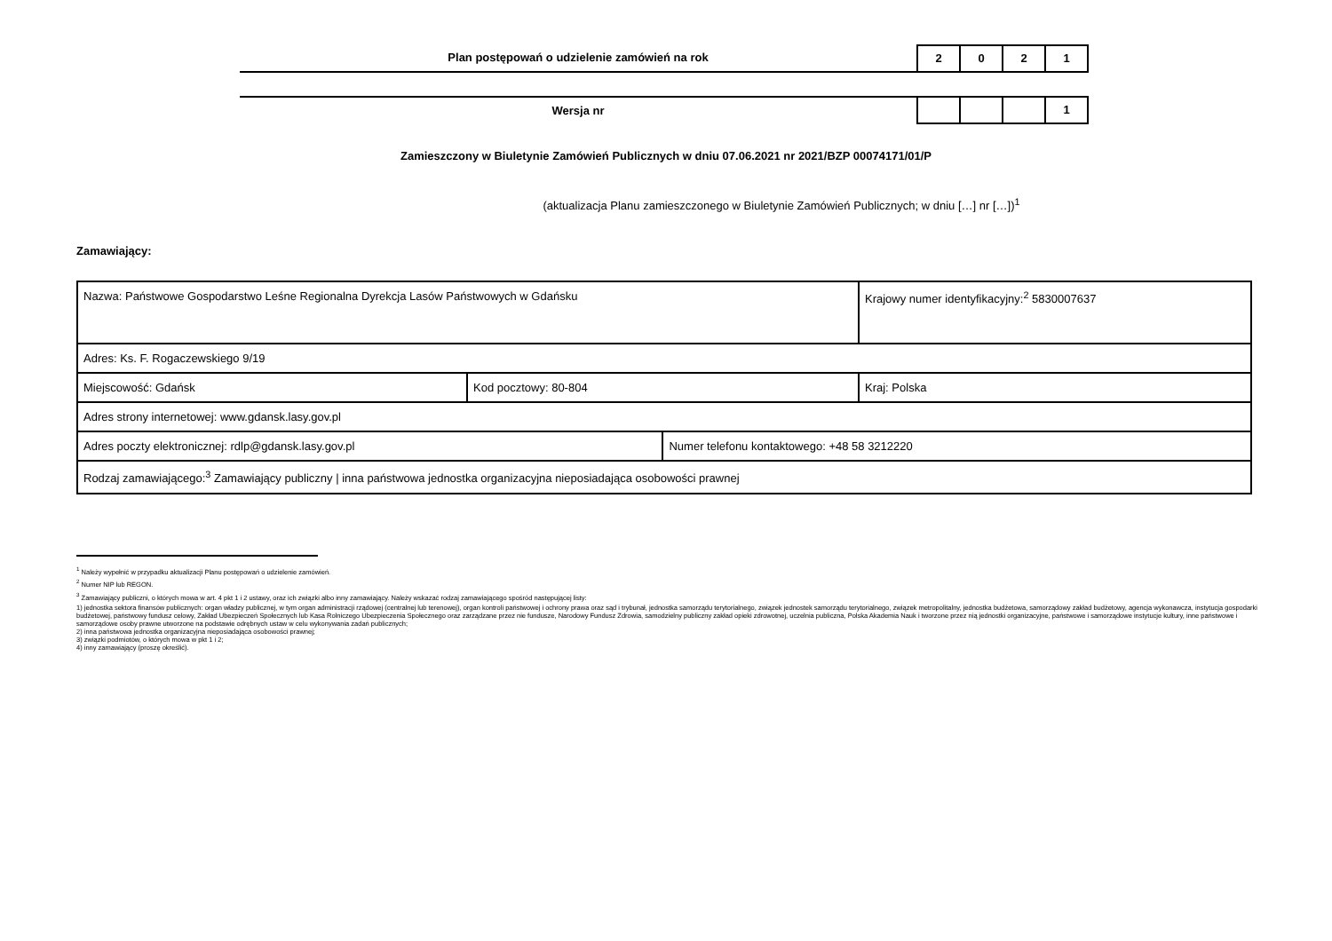Plan postępowań o udzielenie zamówień na rok
2 0 2 1
Wersja nr
1
Zamieszczony w Biuletynie Zamówień Publicznych w dniu 07.06.2021 nr 2021/BZP 00074171/01/P
(aktualizacja Planu zamieszczonego w Biuletynie Zamówień Publicznych; w dniu […] nr […])<sup>1</sup>
Zamawiający:
| Nazwa: Państwowe Gospodarstwo Leśne Regionalna Dyrekcja Lasów Państwowych w Gdańsku | | | Krajowy numer identyfikacyjny:<sup>2</sup> 5830007637 |
| Adres: Ks. F. Rogaczewskiego 9/19 | | | |
| Miejscowość: Gdańsk | Kod pocztowy: 80-804 | | Kraj: Polska |
| Adres strony internetowej: www.gdansk.lasy.gov.pl | | | |
| Adres poczty elektronicznej: rdlp@gdansk.lasy.gov.pl | | Numer telefonu kontaktowego: +48 58 3212220 | |
| Rodzaj zamawiającego:<sup>3</sup> Zamawiający publiczny / inna państwowa jednostka organizacyjna nieposiadająca osobowości prawnej | | | |
<sup>1</sup> Należy wypełnić w przypadku aktualizacji Planu postępowań o udzielenie zamówień.
<sup>2</sup> Numer NIP lub REGON.
<sup>3</sup> Zamawiający publiczni, o których mowa w art. 4 pkt 1 i 2 ustawy, oraz ich związki albo inny zamawiający. Należy wskazać rodzaj zamawiającego spośród następującej listy:
1) jednostka sektora finansów publicznych: organ władzy publicznej, w tym organ administracji rządowej (centralnej lub terenowej), organ kontroli państwowej i ochrony prawa oraz sąd i trybunał, jednostka samorządu terytorialnego, związek jednostek samorządu terytorialnego, związek metropolitalny, jednostka budżetowa, samorządowy zakład budżetowy, agencja wykonawcza, instytucja gospodarki budżetowej, państwowy fundusz celowy, Zakład Ubezpieczeń Społecznych lub Kasa Rolniczego Ubezpieczenia Społecznego oraz zarządzane przez nie fundusze, Narodowy Fundusz Zdrowia, samodzielny publiczny zakład opieki zdrowotnej, uczelnia publiczna, Polska Akademia Nauk i tworzone przez nią jednostki organizacyjne, państwowe i samorządowe instytucje kultury, inne państwowe i samorządowe osoby prawne utworzone na podstawie odrębnych ustaw w celu wykonywania zadań publicznych;
2) inna państwowa jednostka organizacyjna nieposiadająca osobowości prawnej;
3) związki podmiotów, o których mowa w pkt 1 i 2;
4) inny zamawiający (proszę określić).